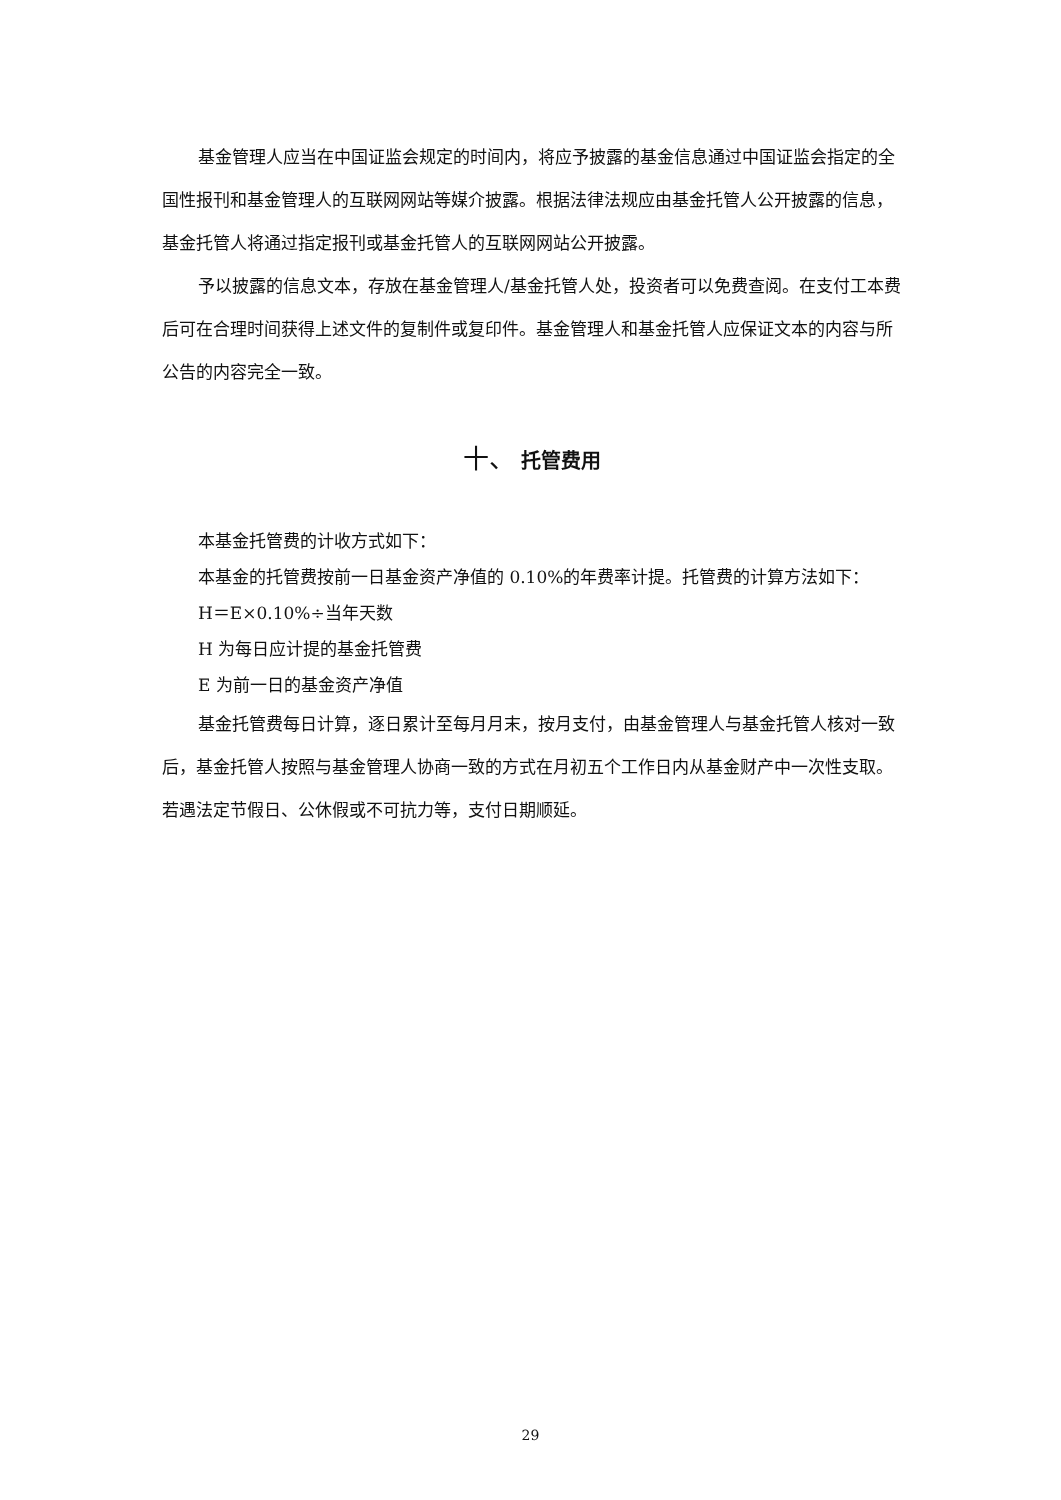基金管理人应当在中国证监会规定的时间内，将应予披露的基金信息通过中国证监会指定的全国性报刊和基金管理人的互联网网站等媒介披露。根据法律法规应由基金托管人公开披露的信息，基金托管人将通过指定报刊或基金托管人的互联网网站公开披露。
予以披露的信息文本，存放在基金管理人/基金托管人处，投资者可以免费查阅。在支付工本费后可在合理时间获得上述文件的复制件或复印件。基金管理人和基金托管人应保证文本的内容与所公告的内容完全一致。
十、 托管费用
本基金托管费的计收方式如下：
本基金的托管费按前一日基金资产净值的 0.10%的年费率计提。托管费的计算方法如下：
H＝E×0.10%÷当年天数
H 为每日应计提的基金托管费
E 为前一日的基金资产净值
基金托管费每日计算，逐日累计至每月月末，按月支付，由基金管理人与基金托管人核对一致后，基金托管人按照与基金管理人协商一致的方式在月初五个工作日内从基金财产中一次性支取。若遇法定节假日、公休假或不可抗力等，支付日期顺延。
29